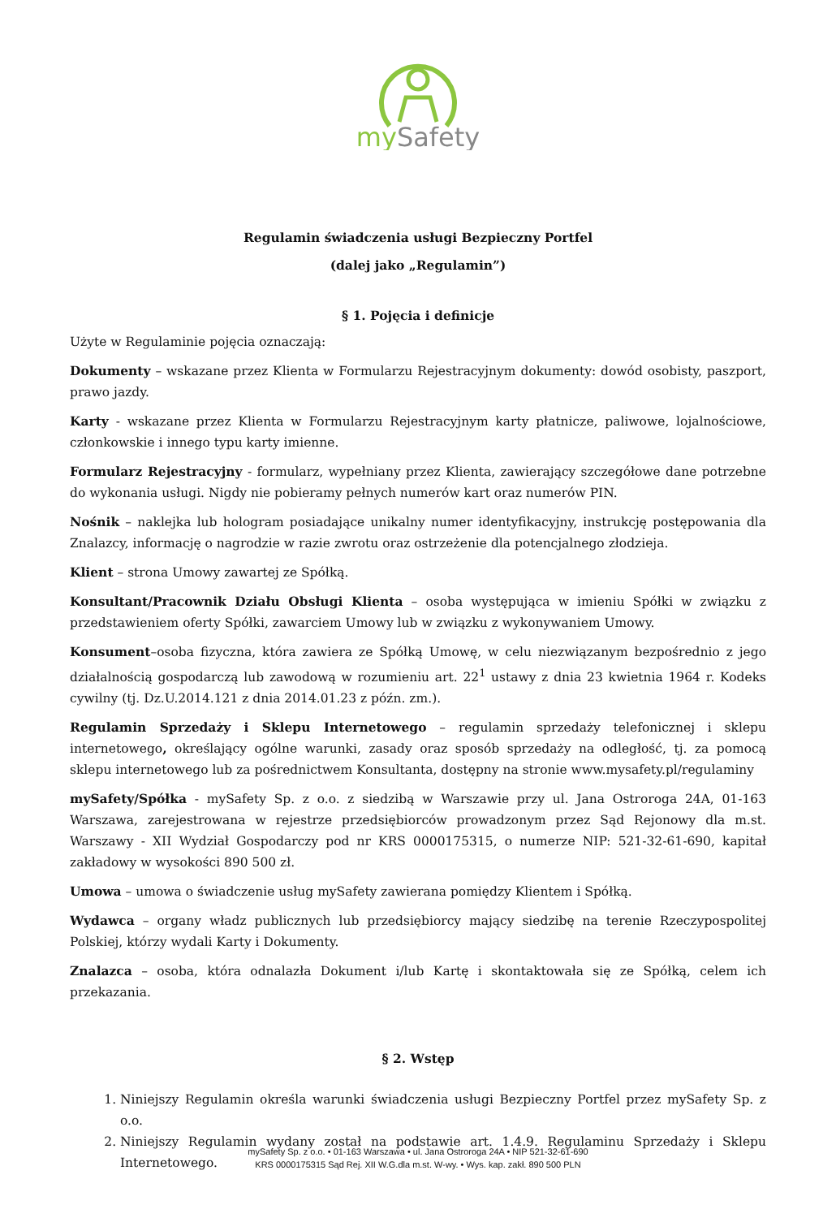mySafety
Regulamin świadczenia usługi Bezpieczny Portfel
(dalej jako „Regulamin”)
§ 1. Pojęcia i definicje
Użyte w Regulaminie pojęcia oznaczają:
Dokumenty – wskazane przez Klienta w Formularzu Rejestracyjnym dokumenty: dowód osobisty, paszport, prawo jazdy.
Karty - wskazane przez Klienta w Formularzu Rejestracyjnym karty płatnicze, paliwowe, lojalnościowe, członkowskie i innego typu karty imienne.
Formularz Rejestracyjny - formularz, wypełniany przez Klienta, zawierający szczegółowe dane potrzebne do wykonania usługi. Nigdy nie pobieramy pełnych numerów kart oraz numerów PIN.
Nośnik – naklejka lub hologram posiadające unikalny numer identyfikacyjny, instrukcję postępowania dla Znalazcy, informację o nagrodzie w razie zwrotu oraz ostrzeżenie dla potencjalnego złodzieja.
Klient – strona Umowy zawartej ze Spółką.
Konsultant/Pracownik Działu Obsługi Klienta – osoba występująca w imieniu Spółki w związku z przedstawieniem oferty Spółki, zawarciem Umowy lub w związku z wykonywaniem Umowy.
Konsument–osoba fizyczna, która zawiera ze Spółką Umowę, w celu niezwiązanym bezpośrednio z jego działalnością gospodarczą lub zawodową w rozumieniu art. 22<sup>1</sup> ustawy z dnia 23 kwietnia 1964 r. Kodeks cywilny (tj. Dz.U.2014.121 z dnia 2014.01.23 z późn. zm.).
Regulamin Sprzedaży i Sklepu Internetowego – regulamin sprzedaży telefonicznej i sklepu internetowego, określający ogólne warunki, zasady oraz sposób sprzedaży na odległość, tj. za pomocą sklepu internetowego lub za pośrednictwem Konsultanta, dostępny na stronie www.mysafety.pl/regulaminy
mySafety/Spółka - mySafety Sp. z o.o. z siedzibą w Warszawie przy ul. Jana Ostroroga 24A, 01-163 Warszawa, zarejestrowana w rejestrze przedsiębiorców prowadzonym przez Sąd Rejonowy dla m.st. Warszawy - XII Wydział Gospodarczy pod nr KRS 0000175315, o numerze NIP: 521-32-61-690, kapitał zakładowy w wysokości 890 500 zł.
Umowa – umowa o świadczenie usług mySafety zawierana pomiędzy Klientem i Spółką.
Wydawca – organy władz publicznych lub przedsiębiorcy mający siedzibę na terenie Rzeczypospolitej Polskiej, którzy wydali Karty i Dokumenty.
Znalazca – osoba, która odnalazła Dokument i/lub Kartę i skontaktowała się ze Spółką, celem ich przekazania.
§ 2. Wstęp
1. Niniejszy Regulamin określa warunki świadczenia usługi Bezpieczny Portfel przez mySafety Sp. z o.o.
2. Niniejszy Regulamin wydany został na podstawie art. 1.4.9. Regulaminu Sprzedaży i Sklepu Internetowego.
mySafety Sp. z o.o. • 01-163 Warszawa • ul. Jana Ostroroga 24A • NIP 521-32-61-690
KRS 0000175315 Sąd Rej. XII W.G.dla m.st. W-wy. • Wys. kap. zakł. 890 500 PLN